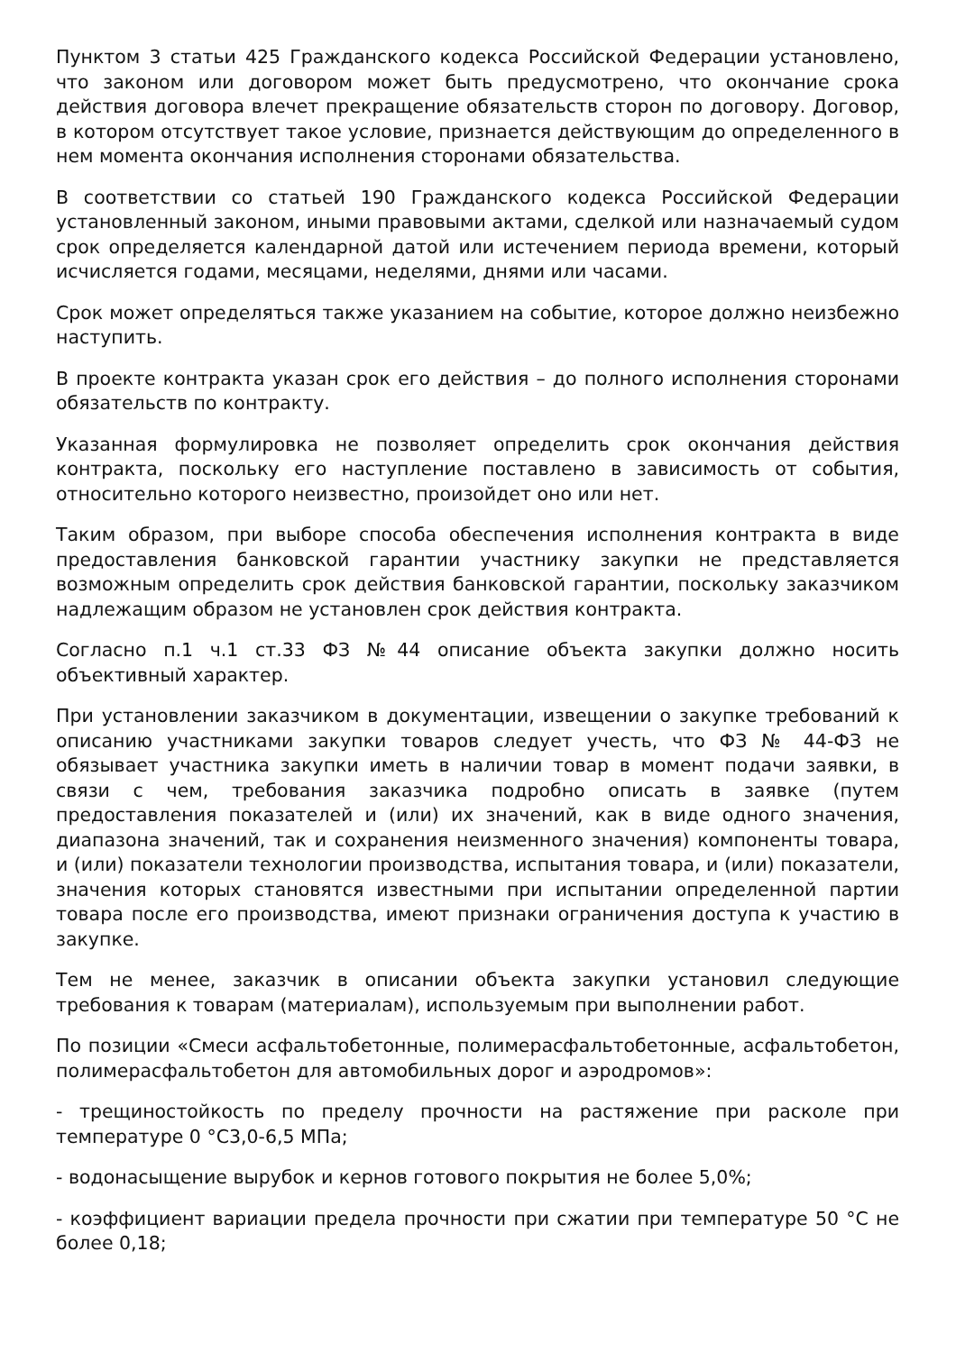Пунктом 3 статьи 425 Гражданского кодекса Российской Федерации установлено, что законом или договором может быть предусмотрено, что окончание срока действия договора влечет прекращение обязательств сторон по договору. Договор, в котором отсутствует такое условие, признается действующим до определенного в нем момента окончания исполнения сторонами обязательства.
В соответствии со статьей 190 Гражданского кодекса Российской Федерации установленный законом, иными правовыми актами, сделкой или назначаемый судом срок определяется календарной датой или истечением периода времени, который исчисляется годами, месяцами, неделями, днями или часами.
Срок может определяться также указанием на событие, которое должно неизбежно наступить.
В проекте контракта указан срок его действия – до полного исполнения сторонами обязательств по контракту.
Указанная формулировка не позволяет определить срок окончания действия контракта, поскольку его наступление поставлено в зависимость от события, относительно которого неизвестно, произойдет оно или нет.
Таким образом, при выборе способа обеспечения исполнения контракта в виде предоставления банковской гарантии участнику закупки не представляется возможным определить срок действия банковской гарантии, поскольку заказчиком надлежащим образом не установлен срок действия контракта.
Согласно п.1 ч.1 ст.33 ФЗ №44 описание объекта закупки должно носить объективный характер.
При установлении заказчиком в документации, извещении о закупке требований к описанию участниками закупки товаров следует учесть, что ФЗ № 44-ФЗ не обязывает участника закупки иметь в наличии товар в момент подачи заявки, в связи с чем, требования заказчика подробно описать в заявке (путем предоставления показателей и (или) их значений, как в виде одного значения, диапазона значений, так и сохранения неизменного значения) компоненты товара, и (или) показатели технологии производства, испытания товара, и (или) показатели, значения которых становятся известными при испытании определенной партии товара после его производства, имеют признаки ограничения доступа к участию в закупке.
Тем не менее, заказчик в описании объекта закупки установил следующие требования к товарам (материалам), используемым при выполнении работ.
По позиции «Смеси асфальтобетонные, полимерасфальтобетонные, асфальтобетон, полимерасфальтобетон для автомобильных дорог и аэродромов»:
- трещиностойкость по пределу прочности на растяжение при расколе при температуре 0 °С3,0-6,5 МПа;
- водонасыщение вырубок и кернов готового покрытия не более 5,0%;
- коэффициент вариации предела прочности при сжатии при температуре 50 °С не более 0,18;